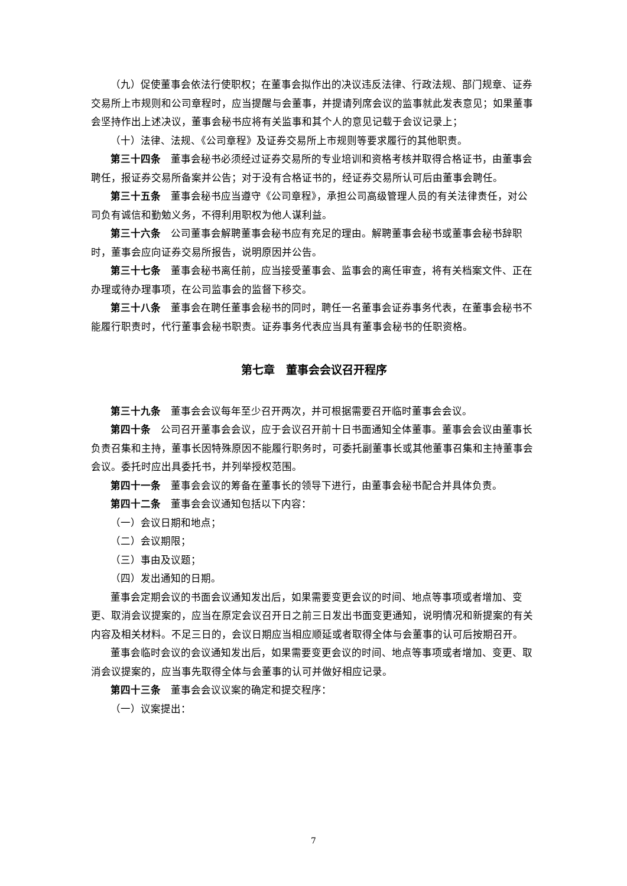（九）促使董事会依法行使职权；在董事会拟作出的决议违反法律、行政法规、部门规章、证券交易所上市规则和公司章程时，应当提醒与会董事，并提请列席会议的监事就此发表意见；如果董事会坚持作出上述决议，董事会秘书应将有关监事和其个人的意见记载于会议记录上；
（十）法律、法规、《公司章程》及证券交易所上市规则等要求履行的其他职责。
第三十四条　董事会秘书必须经过证券交易所的专业培训和资格考核并取得合格证书，由董事会聘任，报证券交易所备案并公告；对于没有合格证书的，经证券交易所认可后由董事会聘任。
第三十五条　董事会秘书应当遵守《公司章程》，承担公司高级管理人员的有关法律责任，对公司负有诚信和勤勉义务，不得利用职权为他人谋利益。
第三十六条　公司董事会解聘董事会秘书应有充足的理由。解聘董事会秘书或董事会秘书辞职时，董事会应向证券交易所报告，说明原因并公告。
第三十七条　董事会秘书离任前，应当接受董事会、监事会的离任审查，将有关档案文件、正在办理或待办理事项，在公司监事会的监督下移交。
第三十八条　董事会在聘任董事会秘书的同时，聘任一名董事会证券事务代表，在董事会秘书不能履行职责时，代行董事会秘书职责。证券事务代表应当具有董事会秘书的任职资格。
第七章　董事会会议召开程序
第三十九条　董事会会议每年至少召开两次，并可根据需要召开临时董事会会议。
第四十条　公司召开董事会会议，应于会议召开前十日书面通知全体董事。董事会会议由董事长负责召集和主持，董事长因特殊原因不能履行职务时，可委托副董事长或其他董事召集和主持董事会会议。委托时应出具委托书，并列举授权范围。
第四十一条　董事会会议的筹备在董事长的领导下进行，由董事会秘书配合并具体负责。
第四十二条　董事会会议通知包括以下内容：
（一）会议日期和地点；
（二）会议期限；
（三）事由及议题；
（四）发出通知的日期。
董事会定期会议的书面会议通知发出后，如果需要变更会议的时间、地点等事项或者增加、变更、取消会议提案的，应当在原定会议召开日之前三日发出书面变更通知，说明情况和新提案的有关内容及相关材料。不足三日的，会议日期应当相应顺延或者取得全体与会董事的认可后按期召开。
董事会临时会议的会议通知发出后，如果需要变更会议的时间、地点等事项或者增加、变更、取消会议提案的，应当事先取得全体与会董事的认可并做好相应记录。
第四十三条　董事会会议议案的确定和提交程序：
（一）议案提出：
7